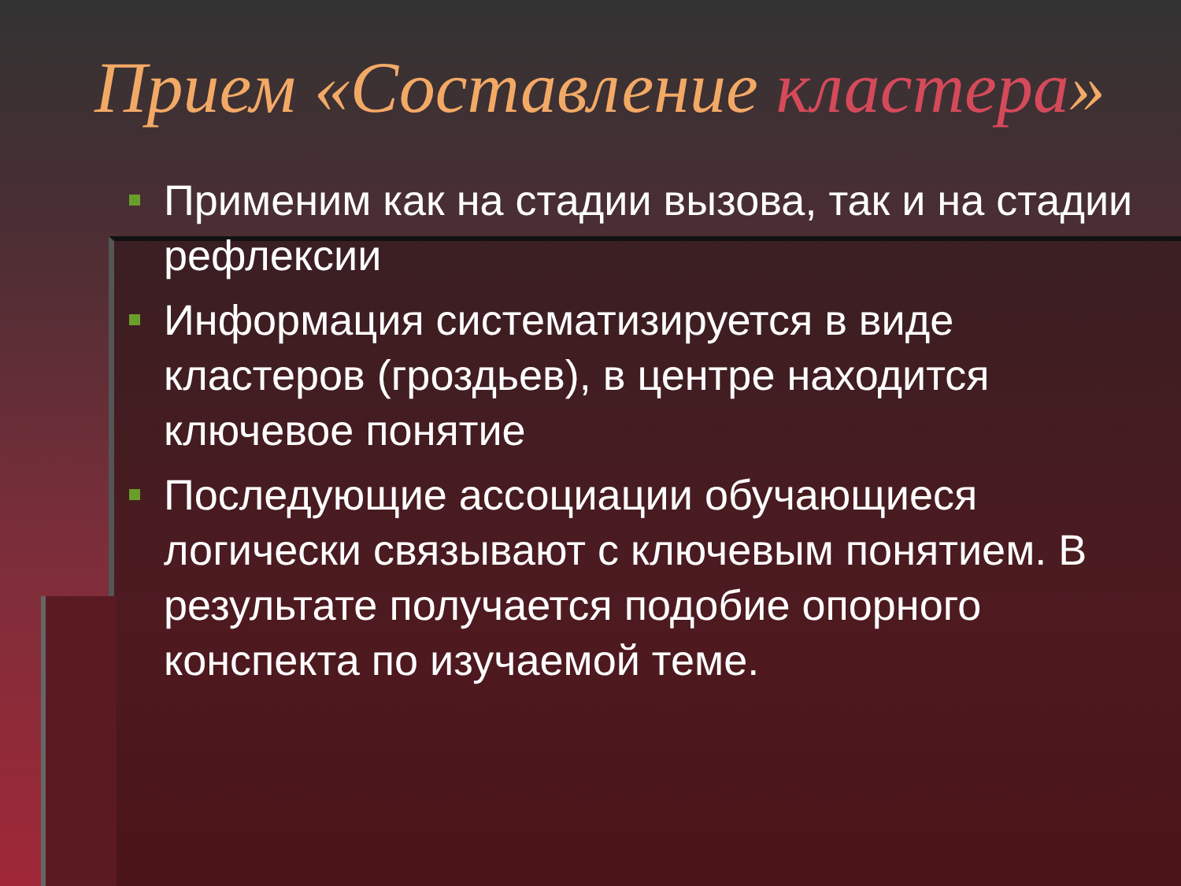Прием «Составление кластера»
Применим как на стадии вызова, так и на стадии рефлексии
Информация систематизируется в виде кластеров (гроздьев), в центре находится ключевое понятие
Последующие ассоциации обучающиеся логически связывают с ключевым понятием. В результате получается подобие опорного конспекта по изучаемой теме.